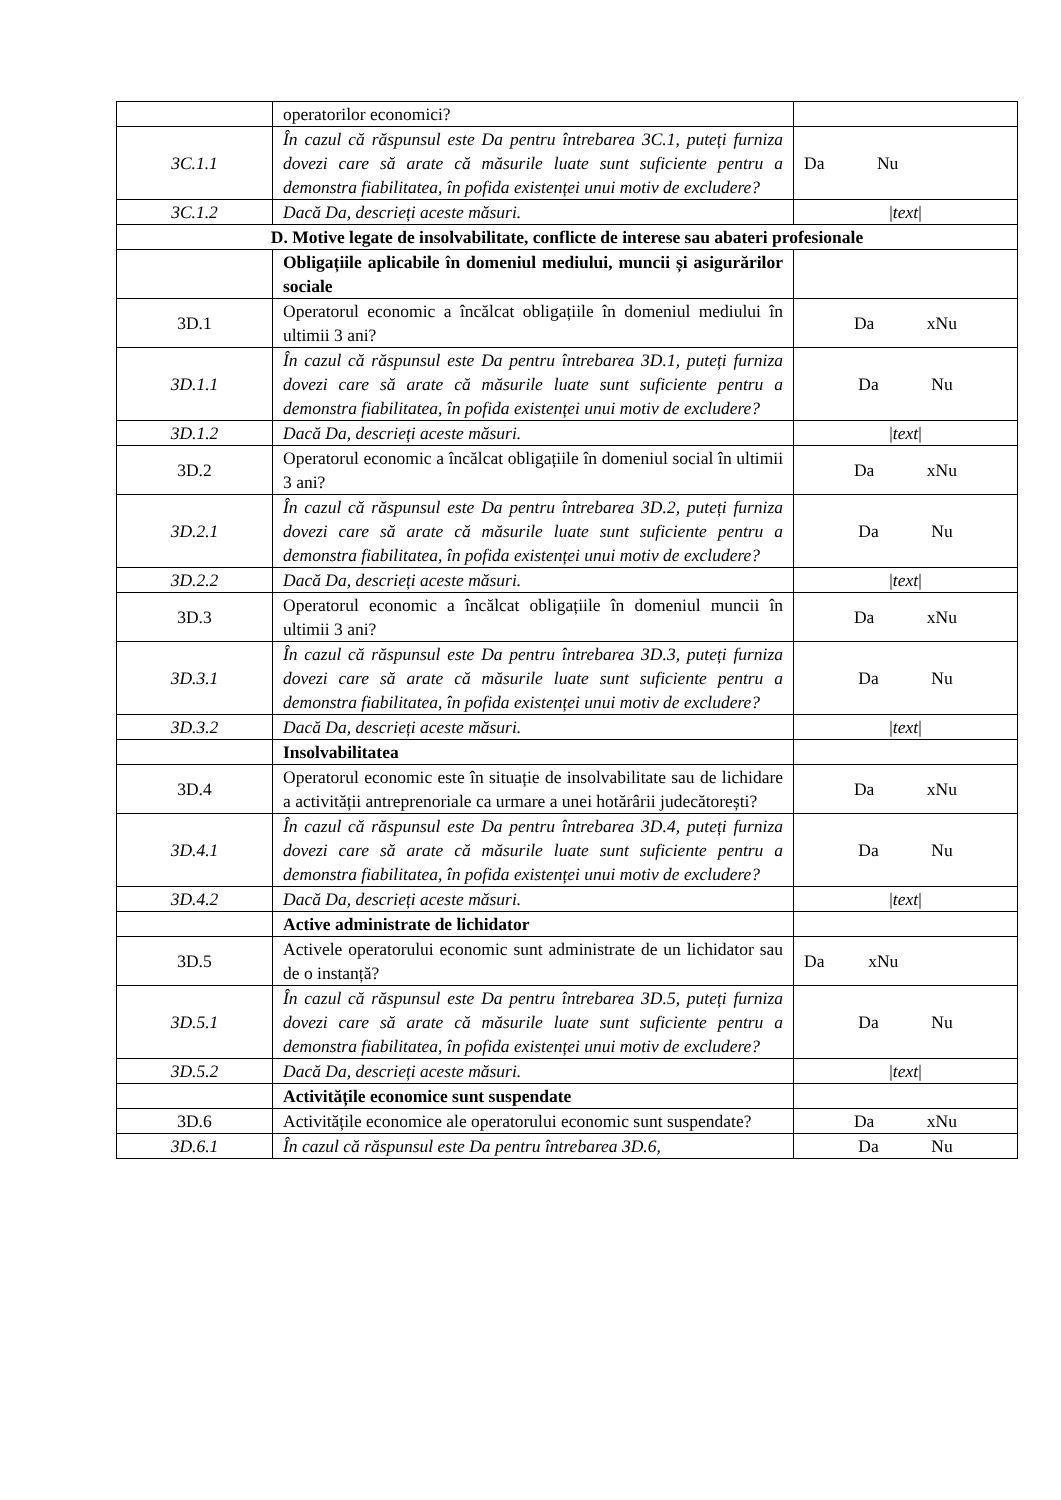| | operatorilor economici? | |
| 3C.1.1 | În cazul că răspunsul este Da pentru întrebarea 3C.1, puteți furniza dovezi care să arate că măsurile luate sunt suficiente pentru a demonstra fiabilitatea, în pofida existenței unui motiv de excludere? | Da Nu |
| 3C.1.2 | Dacă Da, descrieți aceste măsuri. | / text / |
| D. Motive legate de insolvabilitate, conflicte de interese sau abateri profesionale | | |
| | Obligațiile aplicabile în domeniul mediului, muncii și asigurărilor sociale | |
| 3D.1 | Operatorul economic a încălcat obligațiile în domeniul mediului în ultimii 3 ani? | Da xNu |
| 3D.1.1 | În cazul că răspunsul este Da pentru întrebarea 3D.1, puteți furniza dovezi care să arate că măsurile luate sunt suficiente pentru a demonstra fiabilitatea, în pofida existenței unui motiv de excludere? | Da Nu |
| 3D.1.2 | Dacă Da, descrieți aceste măsuri. | / text / |
| 3D.2 | Operatorul economic a încălcat obligațiile în domeniul social în ultimii 3 ani? | Da xNu |
| 3D.2.1 | În cazul că răspunsul este Da pentru întrebarea 3D.2, puteți furniza dovezi care să arate că măsurile luate sunt suficiente pentru a demonstra fiabilitatea, în pofida existenței unui motiv de excludere? | Da Nu |
| 3D.2.2 | Dacă Da, descrieți aceste măsuri. | / text / |
| 3D.3 | Operatorul economic a încălcat obligațiile în domeniul muncii în ultimii 3 ani? | Da xNu |
| 3D.3.1 | În cazul că răspunsul este Da pentru întrebarea 3D.3, puteți furniza dovezi care să arate că măsurile luate sunt suficiente pentru a demonstra fiabilitatea, în pofida existenței unui motiv de excludere? | Da Nu |
| 3D.3.2 | Dacă Da, descrieți aceste măsuri. | / text / |
| | Insolvabilitatea | |
| 3D.4 | Operatorul economic este în situație de insolvabilitate sau de lichidare a activității antreprenoriale ca urmare a unei hotărârii judecătorești? | Da xNu |
| 3D.4.1 | În cazul că răspunsul este Da pentru întrebarea 3D.4, puteți furniza dovezi care să arate că măsurile luate sunt suficiente pentru a demonstra fiabilitatea, în pofida existenței unui motiv de excludere? | Da Nu |
| 3D.4.2 | Dacă Da, descrieți aceste măsuri. | / text / |
| | Active administrate de lichidator | |
| 3D.5 | Activele operatorului economic sunt administrate de un lichidator sau de o instanță? | Da xNu |
| 3D.5.1 | În cazul că răspunsul este Da pentru întrebarea 3D.5, puteți furniza dovezi care să arate că măsurile luate sunt suficiente pentru a demonstra fiabilitatea, în pofida existenței unui motiv de excludere? | Da Nu |
| 3D.5.2 | Dacă Da, descrieți aceste măsuri. | / text / |
| | Activitățile economice sunt suspendate | |
| 3D.6 | Activitățile economice ale operatorului economic sunt suspendate? | Da xNu |
| 3D.6.1 | În cazul că răspunsul este Da pentru întrebarea 3D.6, | Da Nu |